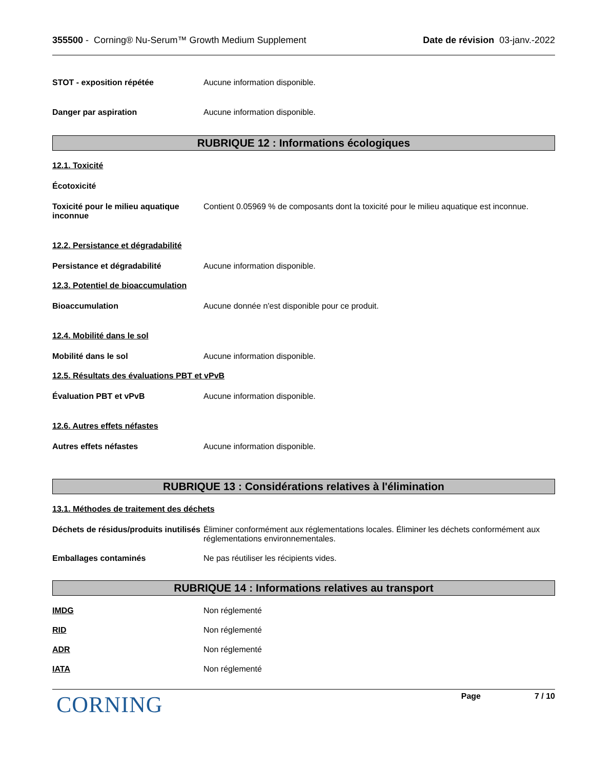355500 - Corning® Nu-Serum™ Growth Medium Supplement
Date de révision 03-janv.-2022
STOT - exposition répétée Aucune information disponible.
Danger par aspiration Aucune information disponible.
RUBRIQUE 12 : Informations écologiques
12.1. Toxicité
Écotoxicité
Toxicité pour le milieu aquatique inconnue
Contient 0.05969 % de composants dont la toxicité pour le milieu aquatique est inconnue.
12.2. Persistance et dégradabilité
Persistance et dégradabilité Aucune information disponible.
12.3. Potentiel de bioaccumulation
Bioaccumulation Aucune donnée n'est disponible pour ce produit.
12.4. Mobilité dans le sol
Mobilité dans le sol Aucune information disponible.
12.5. Résultats des évaluations PBT et vPvB
Évaluation PBT et vPvB Aucune information disponible.
12.6. Autres effets néfastes
Autres effets néfastes Aucune information disponible.
RUBRIQUE 13 : Considérations relatives à l'élimination
13.1. Méthodes de traitement des déchets
Déchets de résidus/produits inutilisés
Éliminer conformément aux réglementations locales. Éliminer les déchets conformément aux réglementations environnementales.
Emballages contaminés Ne pas réutiliser les récipients vides.
RUBRIQUE 14 : Informations relatives au transport
IMDG Non réglementé
RID Non réglementé
ADR Non réglementé
IATA Non réglementé
CORNING
Page 7 / 10